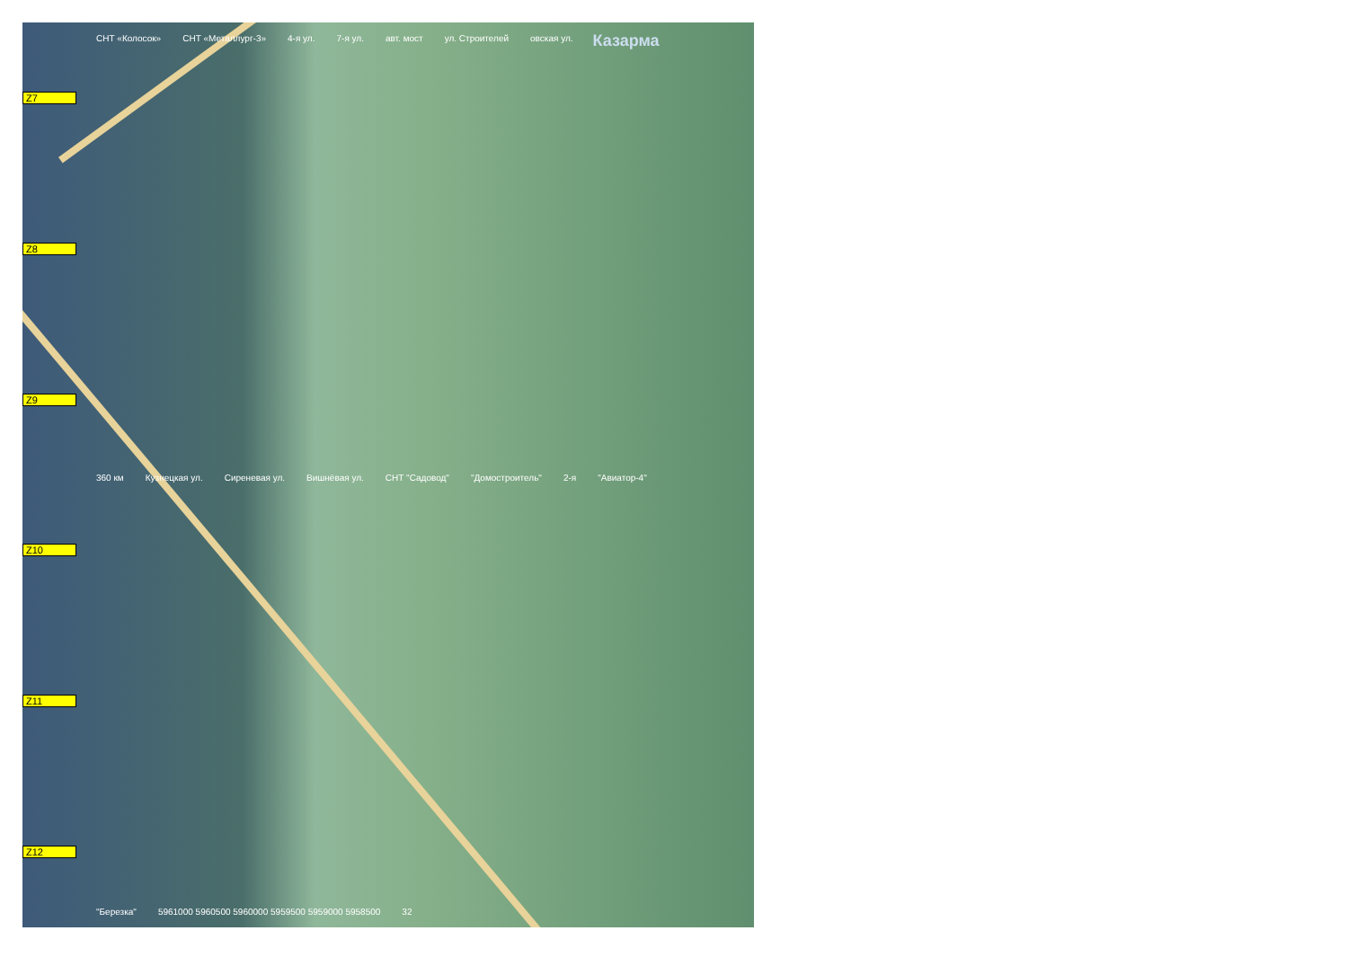Z7
Z8
Z9
Z10
Z11
Z12
СНТ «Колосок» СНТ «Металлург-3» 4-я ул. 7-я ул. авт. мост ул. Строителей овская ул. Казарма 360 км Кузнецкая ул. Сиреневая ул. Вишнёвая ул. СНТ "Садовод" "Домостроитель" 2-я "Авиатор-4" "Березка" 5961000 5960500 5960000 5959500 5959000 5958500 32